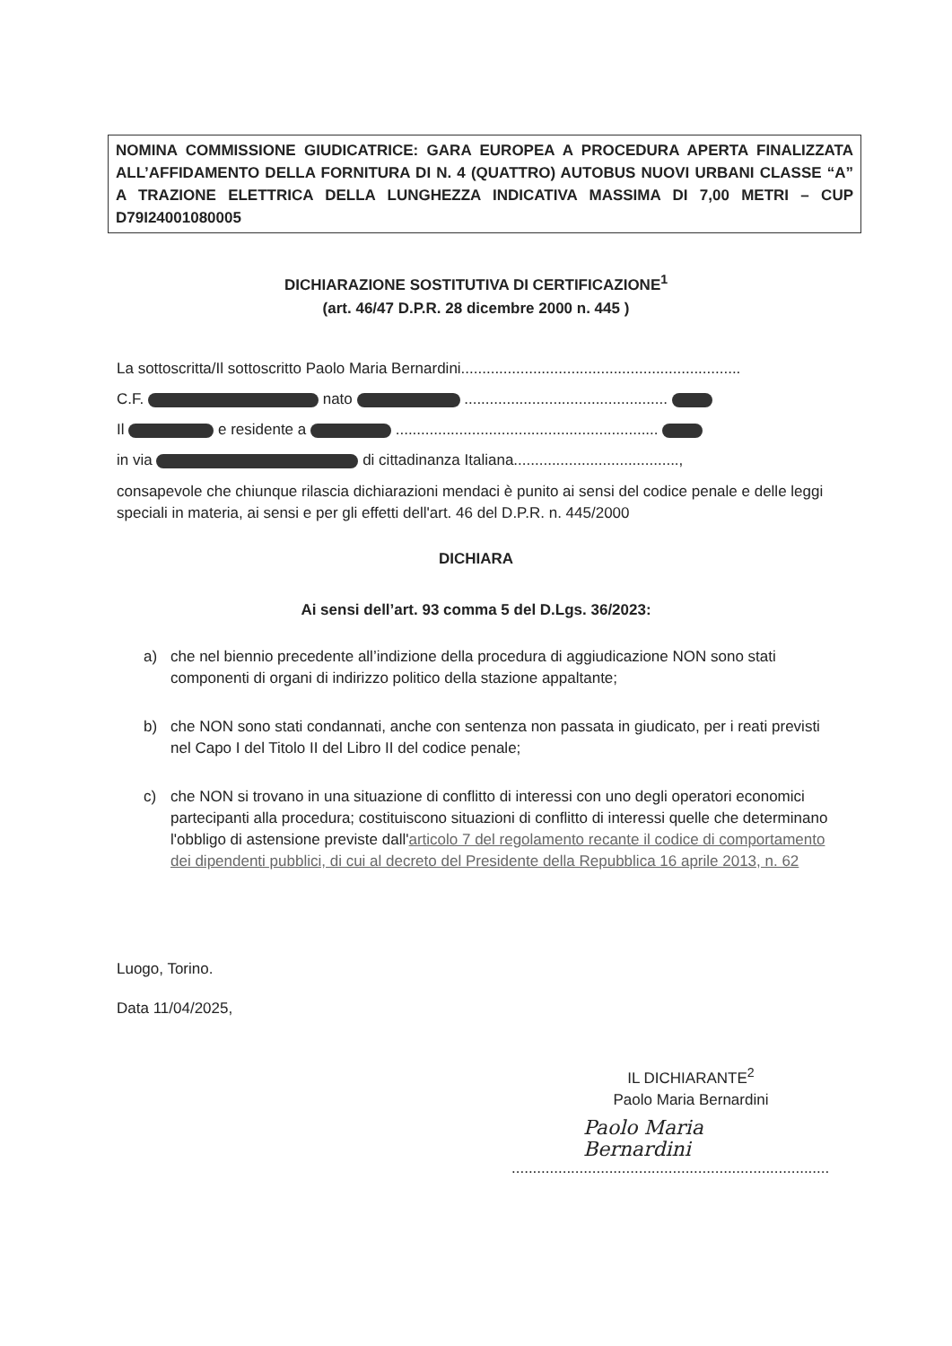NOMINA COMMISSIONE GIUDICATRICE: GARA EUROPEA A PROCEDURA APERTA FINALIZZATA ALL’AFFIDAMENTO DELLA FORNITURA DI N. 4 (QUATTRO) AUTOBUS NUOVI URBANI CLASSE “A” A TRAZIONE ELETTRICA DELLA LUNGHEZZA INDICATIVA MASSIMA DI 7,00 METRI – CUP D79I24001080005
DICHIARAZIONE SOSTITUTIVA DI CERTIFICAZIONE<sup>1</sup>
(art. 46/47 D.P.R. 28 dicembre 2000 n. 445 )
La sottoscritta/Il sottoscritto Paolo Maria Bernardini..................................................................
C.F. nato ................................................
Il e residente a ..............................................................
in via di cittadinanza Italiana.......................................,
consapevole che chiunque rilascia dichiarazioni mendaci è punito ai sensi del codice penale e delle leggi speciali in materia, ai sensi e per gli effetti dell'art. 46 del D.P.R. n. 445/2000
DICHIARA
Ai sensi dell’art. 93 comma 5 del D.Lgs. 36/2023:
a) che nel biennio precedente all’indizione della procedura di aggiudicazione NON sono stati componenti di organi di indirizzo politico della stazione appaltante;
b) che NON sono stati condannati, anche con sentenza non passata in giudicato, per i reati previsti nel Capo I del Titolo II del Libro II del codice penale;
c) che NON si trovano in una situazione di conflitto di interessi con uno degli operatori economici partecipanti alla procedura; costituiscono situazioni di conflitto di interessi quelle che determinano l'obbligo di astensione previste dall'articolo 7 del regolamento recante il codice di comportamento dei dipendenti pubblici, di cui al decreto del Presidente della Repubblica 16 aprile 2013, n. 62
Luogo, Torino.
Data 11/04/2025,
IL DICHIARANTE<sup>2</sup>
Paolo Maria Bernardini
Paolo Maria Bernardini
...........................................................................